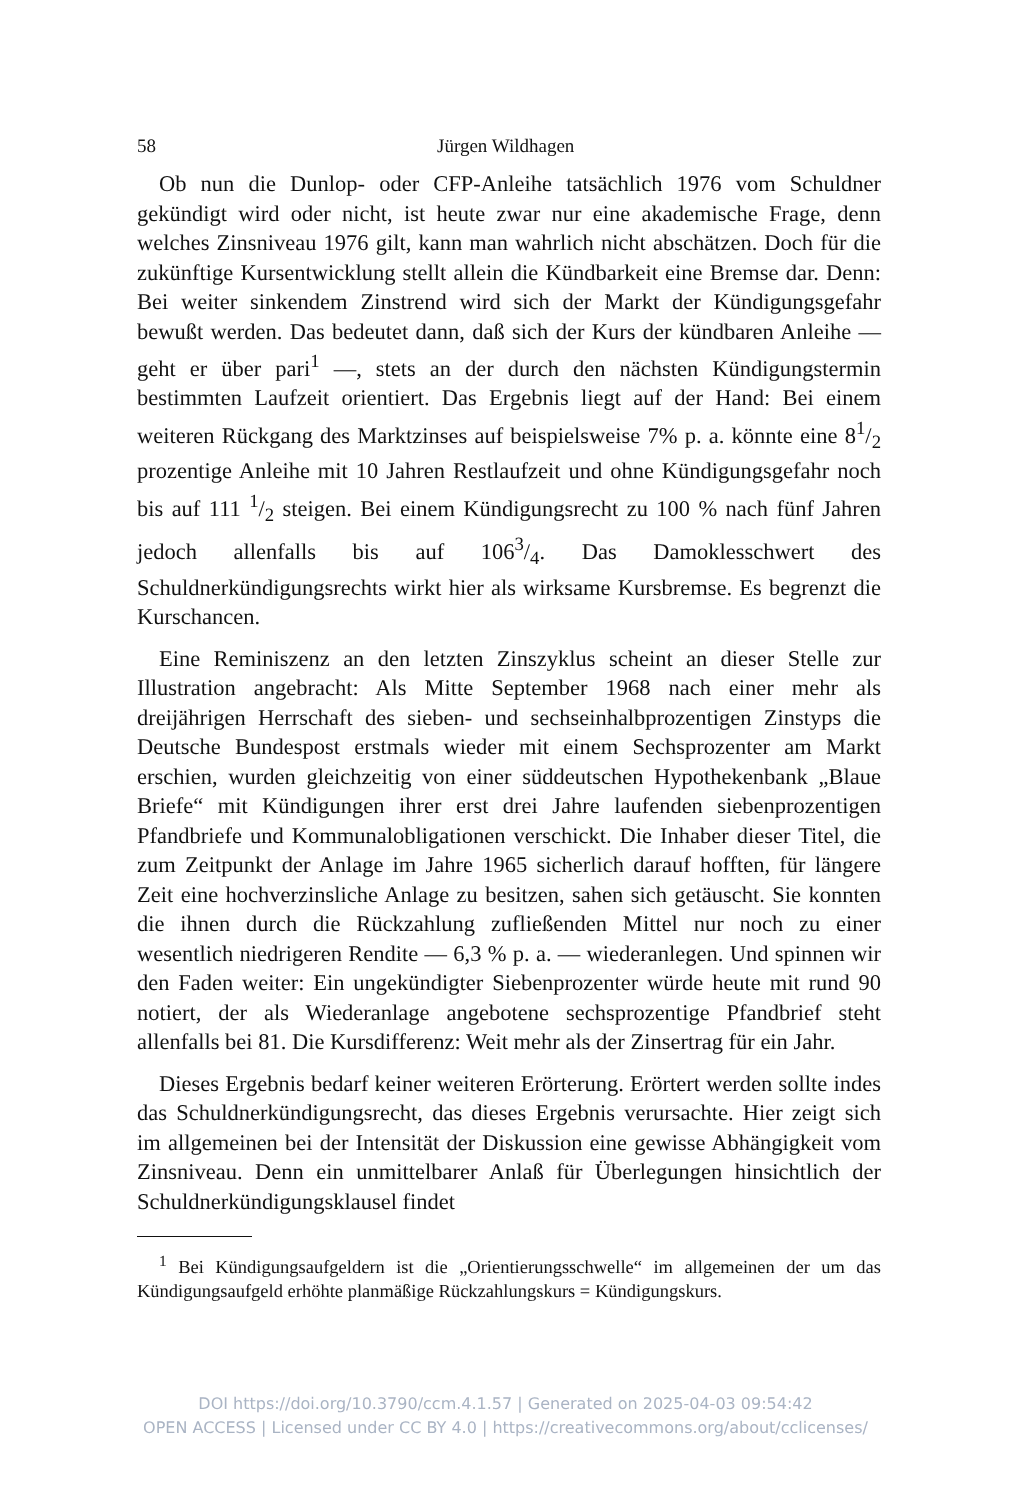58 Jürgen Wildhagen
Ob nun die Dunlop- oder CFP-Anleihe tatsächlich 1976 vom Schuldner gekündigt wird oder nicht, ist heute zwar nur eine akademische Frage, denn welches Zinsniveau 1976 gilt, kann man wahrlich nicht abschätzen. Doch für die zukünftige Kursentwicklung stellt allein die Kündbarkeit eine Bremse dar. Denn: Bei weiter sinkendem Zinstrend wird sich der Markt der Kündigungsgefahr bewußt werden. Das bedeutet dann, daß sich der Kurs der kündbaren Anleihe — geht er über pari<sup>1</sup> —, stets an der durch den nächsten Kündigungstermin bestimmten Laufzeit orientiert. Das Ergebnis liegt auf der Hand: Bei einem weiteren Rückgang des Marktzinses auf beispielsweise 7% p. a. könnte eine 81/2 prozentige Anleihe mit 10 Jahren Restlaufzeit und ohne Kündigungsgefahr noch bis auf 111 1/2 steigen. Bei einem Kündigungsrecht zu 100 % nach fünf Jahren jedoch allenfalls bis auf 1063/4. Das Damoklesschwert des Schuldnerkündigungsrechts wirkt hier als wirksame Kursbremse. Es begrenzt die Kurschancen.
Eine Reminiszenz an den letzten Zinszyklus scheint an dieser Stelle zur Illustration angebracht: Als Mitte September 1968 nach einer mehr als dreijährigen Herrschaft des sieben- und sechseinhalbprozentigen Zinstyps die Deutsche Bundespost erstmals wieder mit einem Sechsprozenter am Markt erschien, wurden gleichzeitig von einer süddeutschen Hypothekenbank „Blaue Briefe“ mit Kündigungen ihrer erst drei Jahre laufenden siebenprozentigen Pfandbriefe und Kommunalobligationen verschickt. Die Inhaber dieser Titel, die zum Zeitpunkt der Anlage im Jahre 1965 sicherlich darauf hofften, für längere Zeit eine hochverzinsliche Anlage zu besitzen, sahen sich getäuscht. Sie konnten die ihnen durch die Rückzahlung zufließenden Mittel nur noch zu einer wesentlich niedrigeren Rendite — 6,3 % p. a. — wiederanlegen. Und spinnen wir den Faden weiter: Ein ungekündigter Siebenprozenter würde heute mit rund 90 notiert, der als Wiederanlage angebotene sechsprozentige Pfandbrief steht allenfalls bei 81. Die Kursdifferenz: Weit mehr als der Zinsertrag für ein Jahr.
Dieses Ergebnis bedarf keiner weiteren Erörterung. Erörtert werden sollte indes das Schuldnerkündigungsrecht, das dieses Ergebnis verursachte. Hier zeigt sich im allgemeinen bei der Intensität der Diskussion eine gewisse Abhängigkeit vom Zinsniveau. Denn ein unmittelbarer Anlaß für Überlegungen hinsichtlich der Schuldnerkündigungsklausel findet
<sup>1</sup> Bei Kündigungsaufgeldern ist die „Orientierungsschwelle“ im allgemeinen der um das Kündigungsaufgeld erhöhte planmäßige Rückzahlungskurs = Kündigungskurs.
DOI https://doi.org/10.3790/ccm.4.1.57 | Generated on 2025-04-03 09:54:42
OPEN ACCESS | Licensed under CC BY 4.0 | https://creativecommons.org/about/cclicenses/